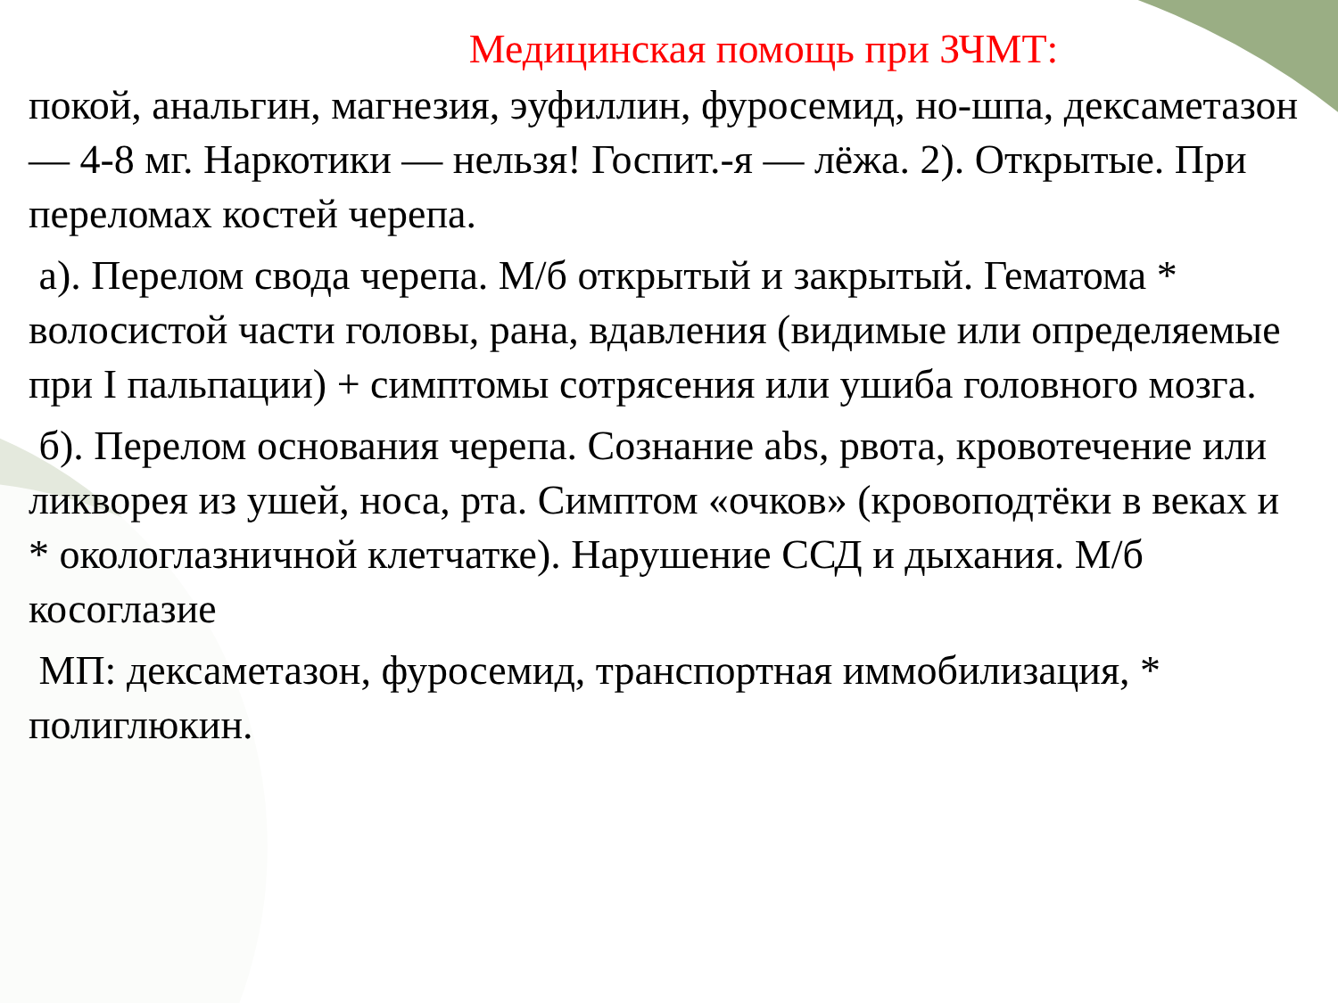Медицинская помощь при ЗЧМТ:
покой, анальгин, магнезия, эуфиллин, фуросемид, но-шпа, дексаметазон — 4-8 мг. Наркотики — нельзя! Госпит.-я — лёжа. 2). Открытые. При переломах костей черепа.
а). Перелом свода черепа. М/б открытый и закрытый. Гематома * волосистой части головы, рана, вдавления (видимые или определяемые при I пальпации) + симптомы сотрясения или ушиба головного мозга.
б). Перелом основания черепа. Сознание abs, рвота, кровотечение или ликворея из ушей, носа, рта. Симптом «очков» (кровоподтёки в веках и * окологлазничной клетчатке). Нарушение ССД и дыхания. М/б косоглазие
МП: дексаметазон, фуросемид, транспортная иммобилизация, * полиглюкин.